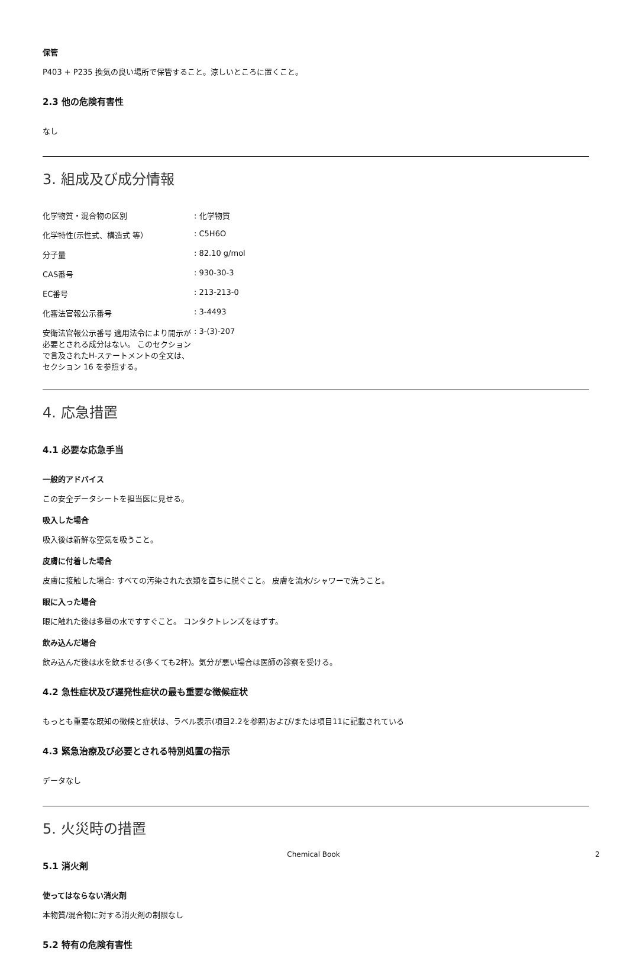保管
P403 + P235 換気の良い場所で保管すること。涼しいところに置くこと。
2.3 他の危険有害性
なし
3. 組成及び成分情報
| 化学物質・混合物の区別 | : 化学物質 |
| 化学特性(示性式、構造式 等） | : C5H6O |
| 分子量 | : 82.10 g/mol |
| CAS番号 | : 930-30-3 |
| EC番号 | : 213-213-0 |
| 化審法官報公示番号 | : 3-4493 |
| 安衛法官報公示番号 適用法令により開示が必要とされる成分はない。 このセクションで言及されたH-ステートメントの全文は、セクション 16 を参照する。 | : 3-(3)-207 |
4. 応急措置
4.1 必要な応急手当
一般的アドバイス
この安全データシートを担当医に見せる。
吸入した場合
吸入後は新鮮な空気を吸うこと。
皮膚に付着した場合
皮膚に接触した場合: すべての汚染された衣類を直ちに脱ぐこと。 皮膚を流水/シャワーで洗うこと。
眼に入った場合
眼に触れた後は多量の水ですすぐこと。 コンタクトレンズをはずす。
飲み込んだ場合
飲み込んだ後は水を飲ませる(多くても2杯)。気分が悪い場合は医師の診察を受ける。
4.2 急性症状及び遅発性症状の最も重要な徴候症状
もっとも重要な既知の徴候と症状は、ラベル表示(項目2.2を参照)および/または項目11に記載されている
4.3 緊急治療及び必要とされる特別処置の指示
データなし
5. 火災時の措置
5.1 消火剤
使ってはならない消火剤
本物質/混合物に対する消火剤の制限なし
5.2 特有の危険有害性
Chemical Book 2